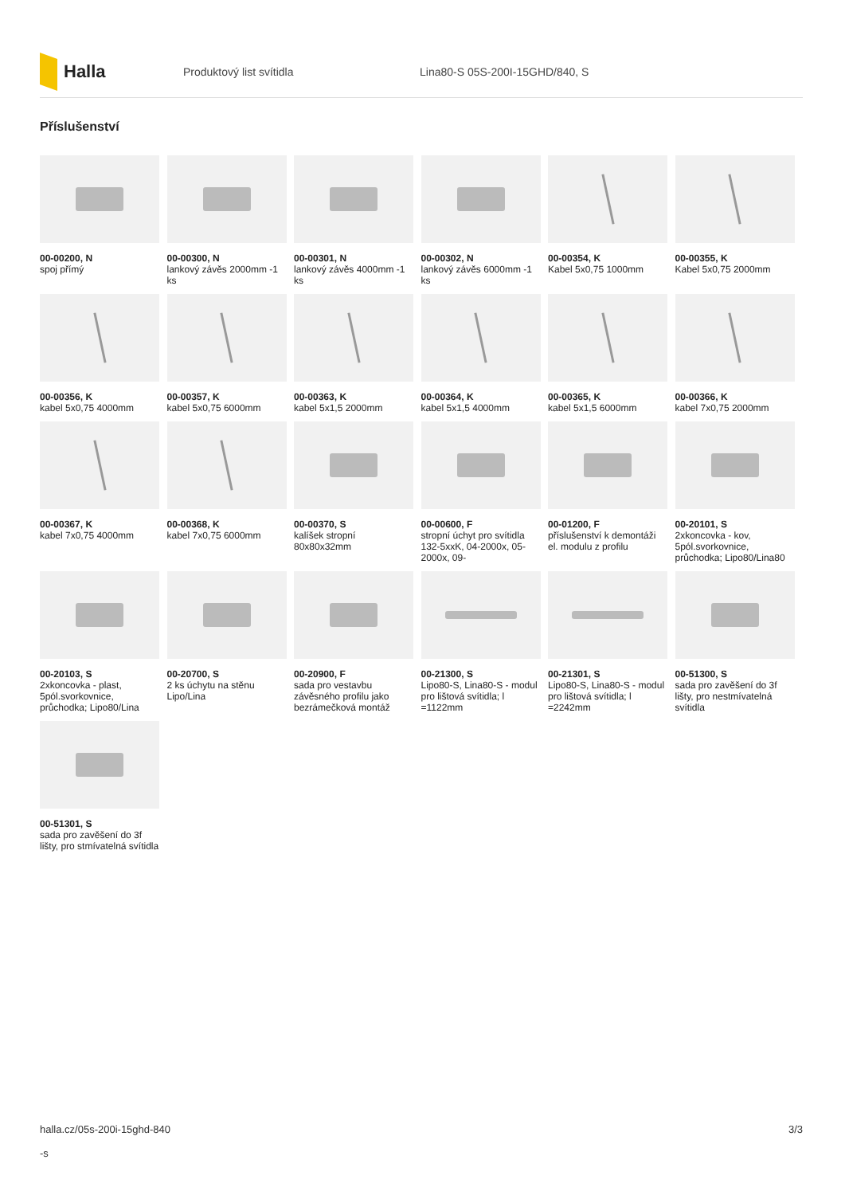Halla
Produktový list svítidla Lina80-S 05S-200I-15GHD/840, S
Příslušenství
00-00200, N
spoj přímý
00-00300, N
lankový závěs 2000mm -1 ks
00-00301, N
lankový závěs 4000mm -1 ks
00-00302, N
lankový závěs 6000mm -1 ks
00-00354, K
Kabel 5x0,75 1000mm
00-00355, K
Kabel 5x0,75 2000mm
00-00356, K
kabel 5x0,75 4000mm
00-00357, K
kabel 5x0,75 6000mm
00-00363, K
kabel 5x1,5 2000mm
00-00364, K
kabel 5x1,5 4000mm
00-00365, K
kabel 5x1,5 6000mm
00-00366, K
kabel 7x0,75 2000mm
00-00367, K
kabel 7x0,75 4000mm
00-00368, K
kabel 7x0,75 6000mm
00-00370, S
kalíšek stropní 80x80x32mm
00-00600, F
stropní úchyt pro svítidla 132-5xxK, 04-2000x, 05-2000x, 09-
00-01200, F
příslušenství k demontáži el. modulu z profilu
00-20101, S
2xkoncovka - kov, 5pól.svorkovnice, průchodka; Lipo80/Lina80
00-20103, S
2xkoncovka - plast, 5pól.svorkovnice, průchodka; Lipo80/Lina
00-20700, S
2 ks úchytu na stěnu Lipo/Lina
00-20900, F
sada pro vestavbu závěsného profilu jako bezrámečková montáž
00-21300, S
Lipo80-S, Lina80-S - modul pro lištová svítidla; l =1122mm
00-21301, S
Lipo80-S, Lina80-S - modul pro lištová svítidla; l =2242mm
00-51300, S
sada pro zavěšení do 3f lišty, pro nestmívatelná svítidla
00-51301, S
sada pro zavěšení do 3f lišty, pro stmívatelná svítidla
halla.cz/05s-200i-15ghd-840
-s
3/3